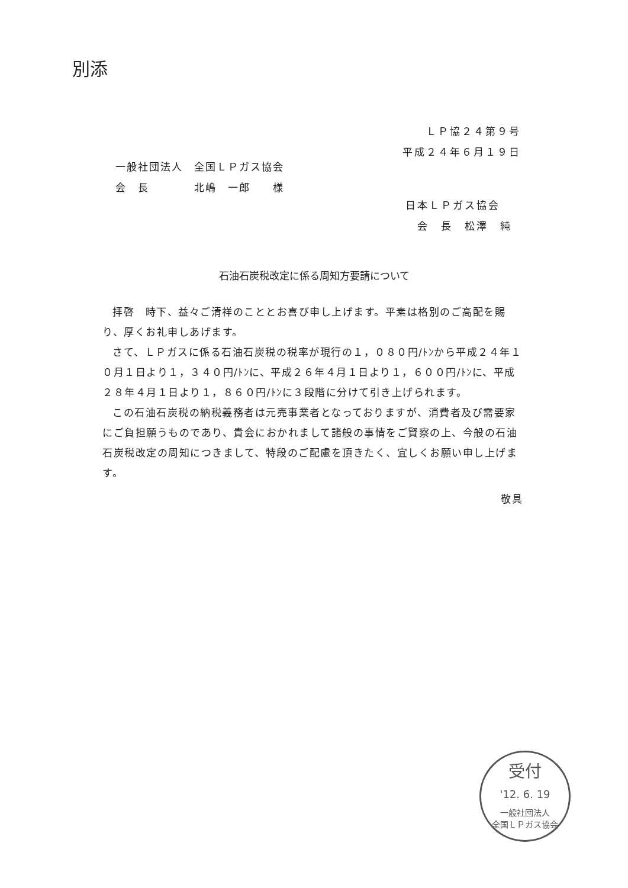別添
ＬＰ協２４第９号
平成２４年６月１９日
一般社団法人　全国ＬＰガス協会
会　長　　　　北嶋　一郎　　様
日本ＬＰガス協会
　会　長　松澤　純
石油石炭税改定に係る周知方要請について
拝啓　時下、益々ご清祥のこととお喜び申し上げます。平素は格別のご高配を賜り、厚くお礼申しあげます。
さて、ＬＰガスに係る石油石炭税の税率が現行の１，０８０円/ﾄﾝから平成２４年１０月１日より１，３４０円/ﾄﾝに、平成２６年４月１日より１，６００円/ﾄﾝに、平成２８年４月１日より１，８６０円/ﾄﾝに３段階に分けて引き上げられます。
この石油石炭税の納税義務者は元売事業者となっておりますが、消費者及び需要家にご負担願うものであり、貴会におかれまして諸般の事情をご賢察の上、今般の石油石炭税改定の周知につきまして、特段のご配慮を頂きたく、宜しくお願い申し上げます。
敬具
受付
'12. 6. 19
一般社団法人
全国ＬＰガス協会